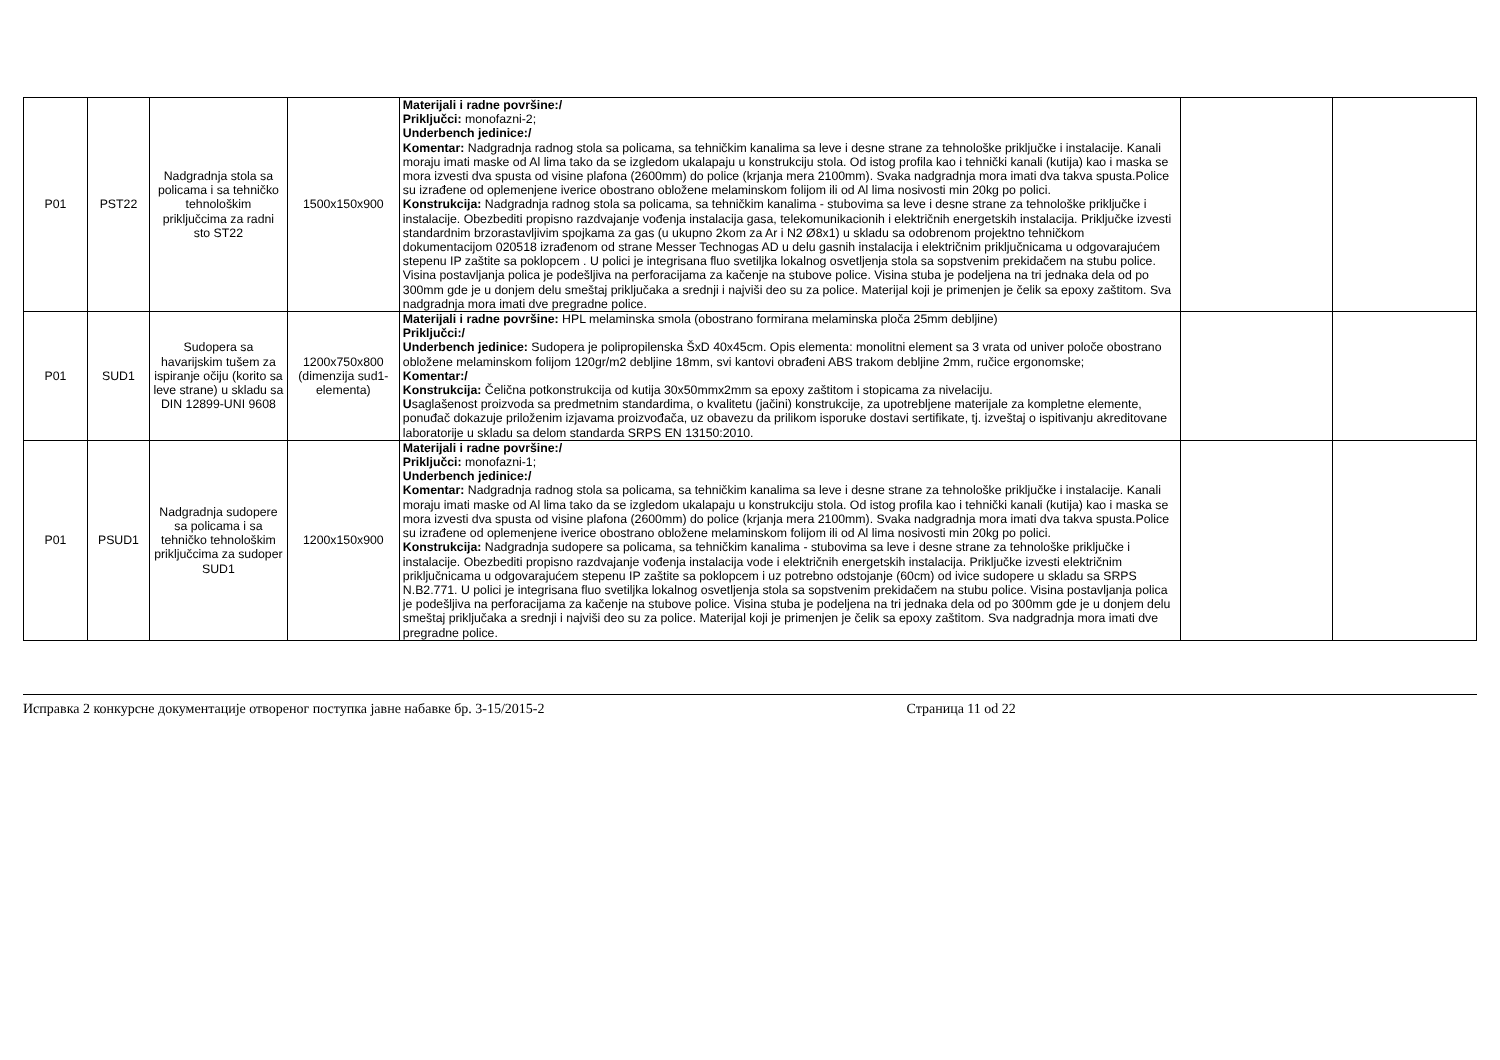| P01 | PST22 | Nadgradnja stola sa policama i sa tehničko tehnološkim priključcima za radni sto ST22 | 1500x150x900 | Materijali i radne površine:/ Priključci: monofazni-2; Underbench jedinice:/ Komentar: Nadgradnja radnog stola sa policama, sa tehničkim kanalima sa leve i desne strane za tehnološke priključke i instalacije. Kanali moraju imati maske od Al lima tako da se izgledom ukalapaju u konstrukciju stola. Od istog profila kao i tehnički kanali (kutija) kao i maska se mora izvesti dva spusta od visine plafona (2600mm) do police (krjanja mera 2100mm). Svaka nadgradnja mora imati dva takva spusta.Police su izrađene od oplemenjene iverice obostrano obložene melaminskom folijom ili od Al lima nosivosti min 20kg po polici. Konstrukcija: Nadgradnja radnog stola sa policama, sa tehničkim kanalima - stubovima sa leve i desne strane za tehnološke priključke i instalacije. Obezbediti propisno razdvajanje vođenja instalacija gasa, telekomunikacionih i električnih energetskih instalacija. Priključke izvesti standardnim brzorastavljivim spojkama za gas (u ukupno 2kom za Ar i N2 Ø8x1) u skladu sa odobrenom projektno tehničkom dokumentacijom 020518 izrađenom od strane Messer Technogas AD u delu gasnih instalacija i električnim priključnicama u odgovarajućem stepenu IP zaštite sa poklopcem . U polici je integrisana fluo svetiljka lokalnog osvetljenja stola sa sopstvenim prekidačem na stubu police. Visina postavljanja polica je podešljiva na perforacijama za kačenje na stubove police. Visina stuba je podeljena na tri jednaka dela od po 300mm gde je u donjem delu smeštaj priključaka a srednji i najviši deo su za police. Materijal koji je primenjen je čelik sa epoxy zaštitom. Sva nadgradnja mora imati dve pregradne police. | | |
| P01 | SUD1 | Sudopera sa havarijskim tušem za ispiranje očiju (korito sa leve strane) u skladu sa DIN 12899-UNI 9608 | 1200x750x800 (dimenzija sud1-elementa) | Materijali i radne površine: HPL melaminska smola (obostrano formirana melaminska ploča 25mm debljine) Priključci:/ Underbench jedinice: Sudopera je polipropilenska ŠxD 40x45cm. Opis elementa: monolitni element sa 3 vrata od univer poloče obostrano obložene melaminskom folijom 120gr/m2 debljine 18mm, svi kantovi obrađeni ABS trakom debljine 2mm, ručice ergonomske; Komentar:/ Konstrukcija: Čelična potkonstrukcija od kutija 30x50mmx2mm sa epoxy zaštitom i stopicama za nivelaciju. U saglašenost proizvoda sa predmetnim standardima, o kvalitetu (jačini) konstrukcije, za upotrebljene materijale za kompletne elemente, ponuđač dokazuje priloženim izjavama proizvođača, uz obavezu da prilikom isporuke dostavi sertifikate, tj. izveštaj o ispitivanju akreditovane laboratorije u skladu sa delom standarda SRPS EN 13150:2010. | | |
| P01 | PSUD1 | Nadgradnja sudopere sa policama i sa tehničko tehnološkim priključcima za sudoper SUD1 | 1200x150x900 | Materijali i radne površine:/ Priključci: monofazni-1; Underbench jedinice:/ Komentar: Nadgradnja radnog stola sa policama, sa tehničkim kanalima sa leve i desne strane za tehnološke priključke i instalacije. Kanali moraju imati maske od Al lima tako da se izgledom ukalapaju u konstrukciju stola. Od istog profila kao i tehnički kanali (kutija) kao i maska se mora izvesti dva spusta od visine plafona (2600mm) do police (krjanja mera 2100mm). Svaka nadgradnja mora imati dva takva spusta.Police su izrađene od oplemenjene iverice obostrano obložene melaminskom folijom ili od Al lima nosivosti min 20kg po polici. Konstrukcija: Nadgradnja sudopere sa policama, sa tehničkim kanalima - stubovima sa leve i desne strane za tehnološke priključke i instalacije. Obezbediti propisno razdvajanje vođenja instalacija vode i električnih energetskih instalacija. Priključke izvesti električnim priključnicama u odgovarajućem stepenu IP zaštite sa poklopcem i uz potrebno odstojanje (60cm) od ivice sudopere u skladu sa SRPS N.B2.771. U polici je integrisana fluo svetiljka lokalnog osvetljenja stola sa sopstvenim prekidačem na stubu police. Visina postavljanja polica je podešljiva na perforacijama za kačenje na stubove police. Visina stuba je podeljena na tri jednaka dela od po 300mm gde je u donjem delu smeštaj priključaka a srednji i najviši deo su za police. Materijal koji je primenjen je čelik sa epoxy zaštitom. Sva nadgradnja mora imati dve pregradne police. | | |
Исправка 2 конкурсне документације отвореног поступка јавне набавке бр. 3-15/2015-2 Страница 11 od 22